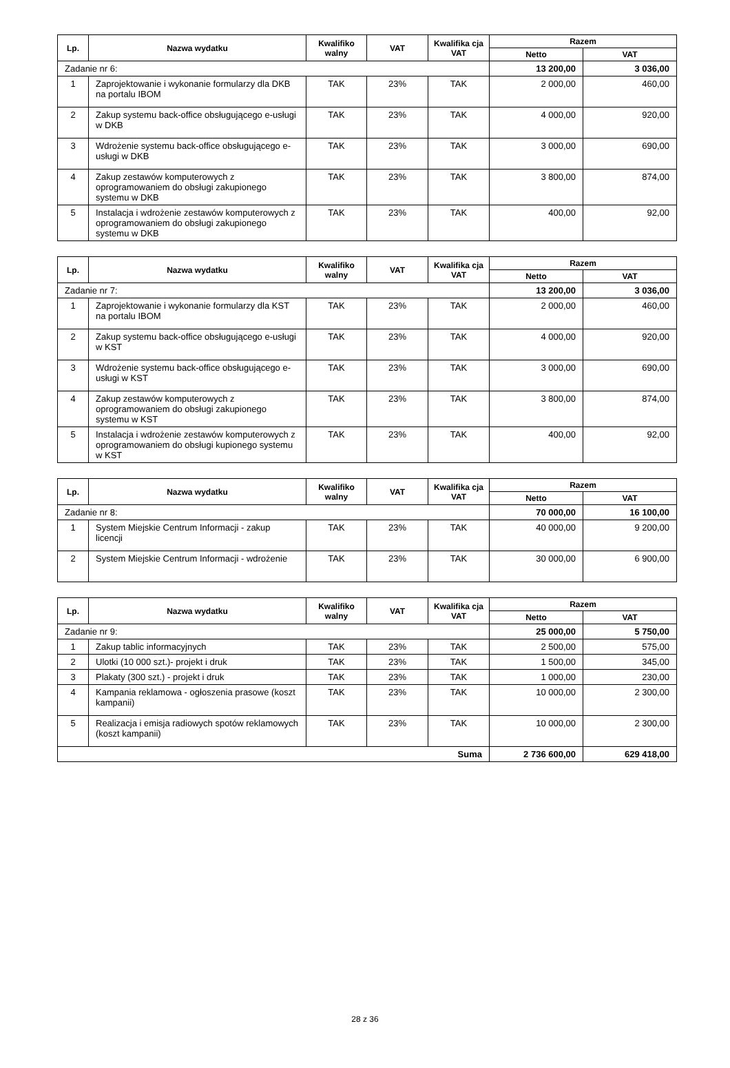| Lp. | Nazwa wydatku | Kwalifiko walny | VAT | Kwalifika cja VAT | Razem | |
| --- | --- | --- | --- | --- | --- | --- |
| | | | | | Netto | VAT |
| Zadanie nr 6: | | | | | 13 200,00 | 3 036,00 |
| 1 | Zaprojektowanie i wykonanie formularzy dla DKB na portalu IBOM | TAK | 23% | TAK | 2 000,00 | 460,00 |
| 2 | Zakup systemu back-office obsługującego e-usługi w DKB | TAK | 23% | TAK | 4 000,00 | 920,00 |
| 3 | Wdrożenie systemu back-office obsługującego e-usługi w DKB | TAK | 23% | TAK | 3 000,00 | 690,00 |
| 4 | Zakup zestawów komputerowych z oprogramowaniem do obsługi zakupionego systemu w DKB | TAK | 23% | TAK | 3 800,00 | 874,00 |
| 5 | Instalacja i wdrożenie zestawów komputerowych z oprogramowaniem do obsługi zakupionego systemu w DKB | TAK | 23% | TAK | 400,00 | 92,00 |
| Lp. | Nazwa wydatku | Kwalifiko walny | VAT | Kwalifika cja VAT | Razem | |
| --- | --- | --- | --- | --- | --- | --- |
| | | | | | Netto | VAT |
| Zadanie nr 7: | | | | | 13 200,00 | 3 036,00 |
| 1 | Zaprojektowanie i wykonanie formularzy dla KST na portalu IBOM | TAK | 23% | TAK | 2 000,00 | 460,00 |
| 2 | Zakup systemu back-office obsługującego e-usługi w KST | TAK | 23% | TAK | 4 000,00 | 920,00 |
| 3 | Wdrożenie systemu back-office obsługującego e-usługi w KST | TAK | 23% | TAK | 3 000,00 | 690,00 |
| 4 | Zakup zestawów komputerowych z oprogramowaniem do obsługi zakupionego systemu w KST | TAK | 23% | TAK | 3 800,00 | 874,00 |
| 5 | Instalacja i wdrożenie zestawów komputerowych z oprogramowaniem do obsługi kupionego systemu w KST | TAK | 23% | TAK | 400,00 | 92,00 |
| Lp. | Nazwa wydatku | Kwalifiko walny | VAT | Kwalifika cja VAT | Razem | |
| --- | --- | --- | --- | --- | --- | --- |
| | | | | | Netto | VAT |
| Zadanie nr 8: | | | | | 70 000,00 | 16 100,00 |
| 1 | System Miejskie Centrum Informacji - zakup licencji | TAK | 23% | TAK | 40 000,00 | 9 200,00 |
| 2 | System Miejskie Centrum Informacji - wdrożenie | TAK | 23% | TAK | 30 000,00 | 6 900,00 |
| Lp. | Nazwa wydatku | Kwalifiko walny | VAT | Kwalifika cja VAT | Razem | |
| --- | --- | --- | --- | --- | --- | --- |
| | | | | | Netto | VAT |
| Zadanie nr 9: | | | | | 25 000,00 | 5 750,00 |
| 1 | Zakup tablic informacyjnych | TAK | 23% | TAK | 2 500,00 | 575,00 |
| 2 | Ulotki (10 000 szt.)- projekt i druk | TAK | 23% | TAK | 1 500,00 | 345,00 |
| 3 | Plakaty (300 szt.) - projekt i druk | TAK | 23% | TAK | 1 000,00 | 230,00 |
| 4 | Kampania reklamowa - ogłoszenia prasowe (koszt kampanii) | TAK | 23% | TAK | 10 000,00 | 2 300,00 |
| 5 | Realizacja i emisja radiowych spotów reklamowych (koszt kampanii) | TAK | 23% | TAK | 10 000,00 | 2 300,00 |
| Suma | | | | | 2 736 600,00 | 629 418,00 |
28 z 36